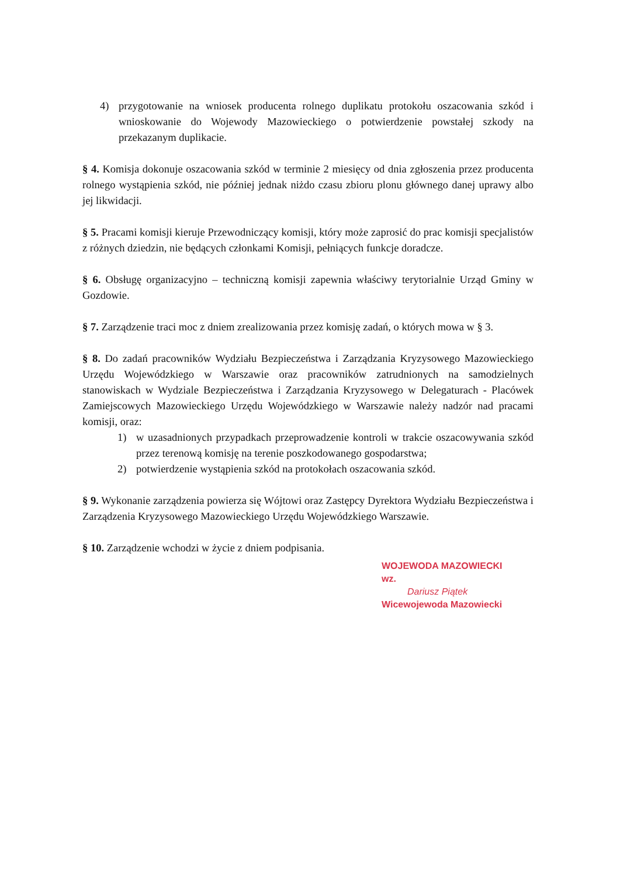4) przygotowanie na wniosek producenta rolnego duplikatu protokołu oszacowania szkód i wnioskowanie do Wojewody Mazowieckiego o potwierdzenie powstałej szkody na przekazanym duplikacie.
§ 4. Komisja dokonuje oszacowania szkód w terminie 2 miesięcy od dnia zgłoszenia przez producenta rolnego wystąpienia szkód, nie później jednak niżdo czasu zbioru plonu głównego danej uprawy albo jej likwidacji.
§ 5. Pracami komisji kieruje Przewodniczący komisji, który może zaprosić do prac komisji specjalistów z różnych dziedzin, nie będących członkami Komisji, pełniących funkcje doradcze.
§ 6. Obsługę organizacyjno – techniczną komisji zapewnia właściwy terytorialnie Urząd Gminy w Gozdowie.
§ 7. Zarządzenie traci moc z dniem zrealizowania przez komisję zadań, o których mowa w § 3.
§ 8. Do zadań pracowników Wydziału Bezpieczeństwa i Zarządzania Kryzysowego Mazowieckiego Urzędu Wojewódzkiego w Warszawie oraz pracowników zatrudnionych na samodzielnych stanowiskach w Wydziale Bezpieczeństwa i Zarządzania Kryzysowego w Delegaturach - Placówek Zamiejscowych Mazowieckiego Urzędu Wojewódzkiego w Warszawie należy nadzór nad pracami komisji, oraz:
1) w uzasadnionych przypadkach przeprowadzenie kontroli w trakcie oszacowywania szkód przez terenową komisję na terenie poszkodowanego gospodarstwa;
2) potwierdzenie wystąpienia szkód na protokołach oszacowania szkód.
§ 9. Wykonanie zarządzenia powierza się Wójtowi oraz Zastępcy Dyrektora Wydziału Bezpieczeństwa i Zarządzenia Kryzysowego Mazowieckiego Urzędu Wojewódzkiego Warszawie.
§ 10. Zarządzenie wchodzi w życie z dniem podpisania.
WOJEWODA MAZOWIECKI
wz.
Dariusz Piątek
Wicewojewoda Mazowiecki